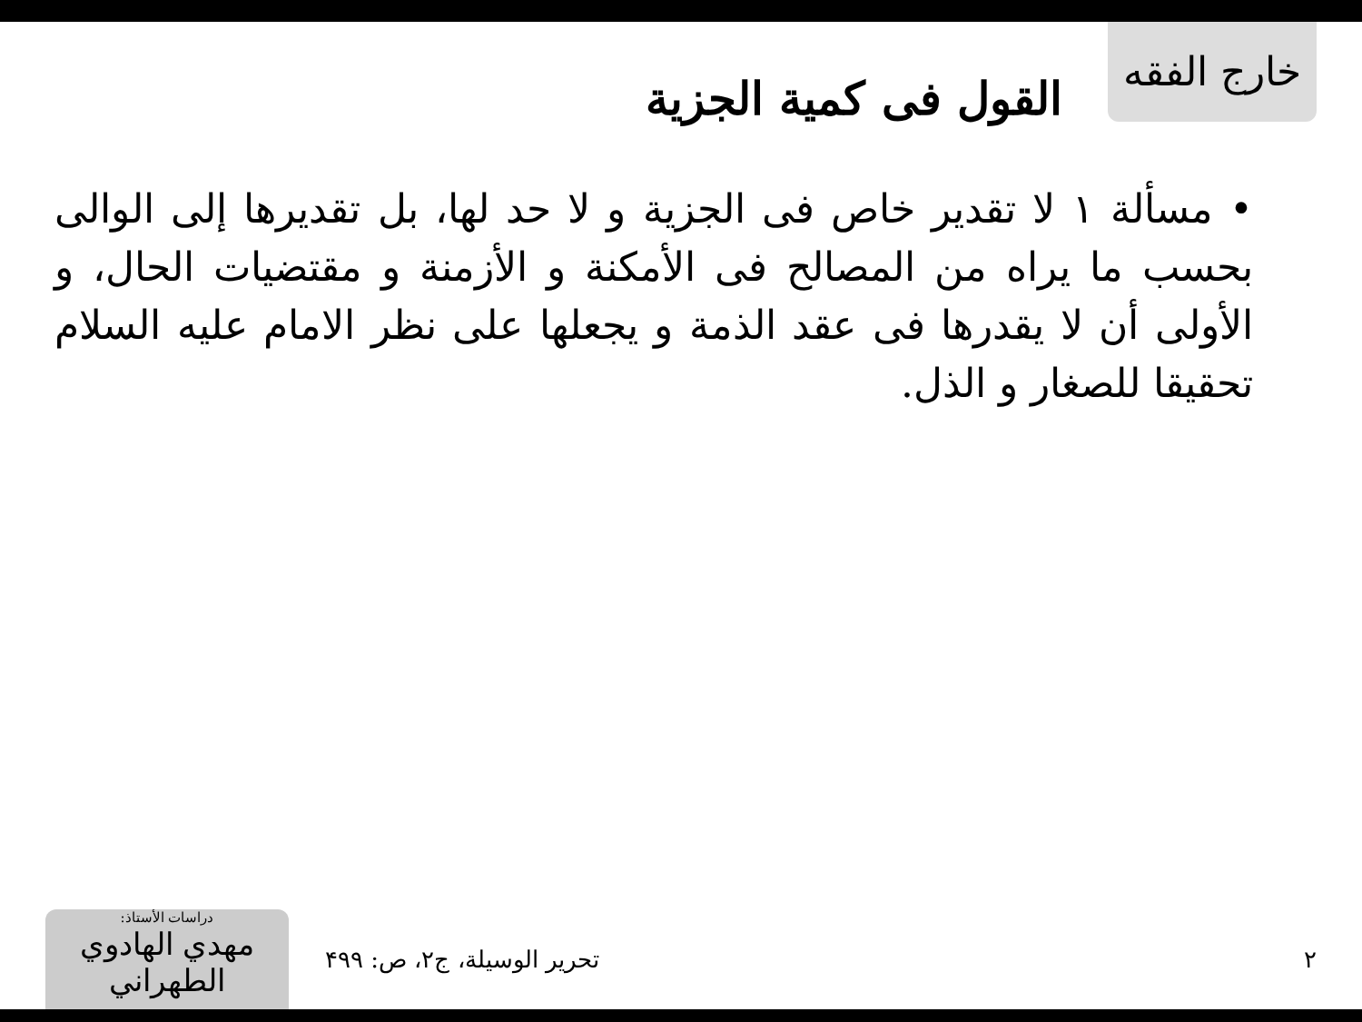خارج الفقه
القول فى كمية الجزية
• مسألة ۱ لا تقدير خاص فى الجزية و لا حد لها، بل تقديرها إلى الوالى بحسب ما يراه من المصالح فى الأمكنة و الأزمنة و مقتضيات الحال، و الأولى أن لا يقدرها فى عقد الذمة و يجعلها على نظر الامام عليه السلام تحقيقا للصغار و الذل.
دراسات الأستاذ:
مهدي الهادوي الطهراني
تحرير الوسيلة، ج۲، ص: ۴۹۹ ۲